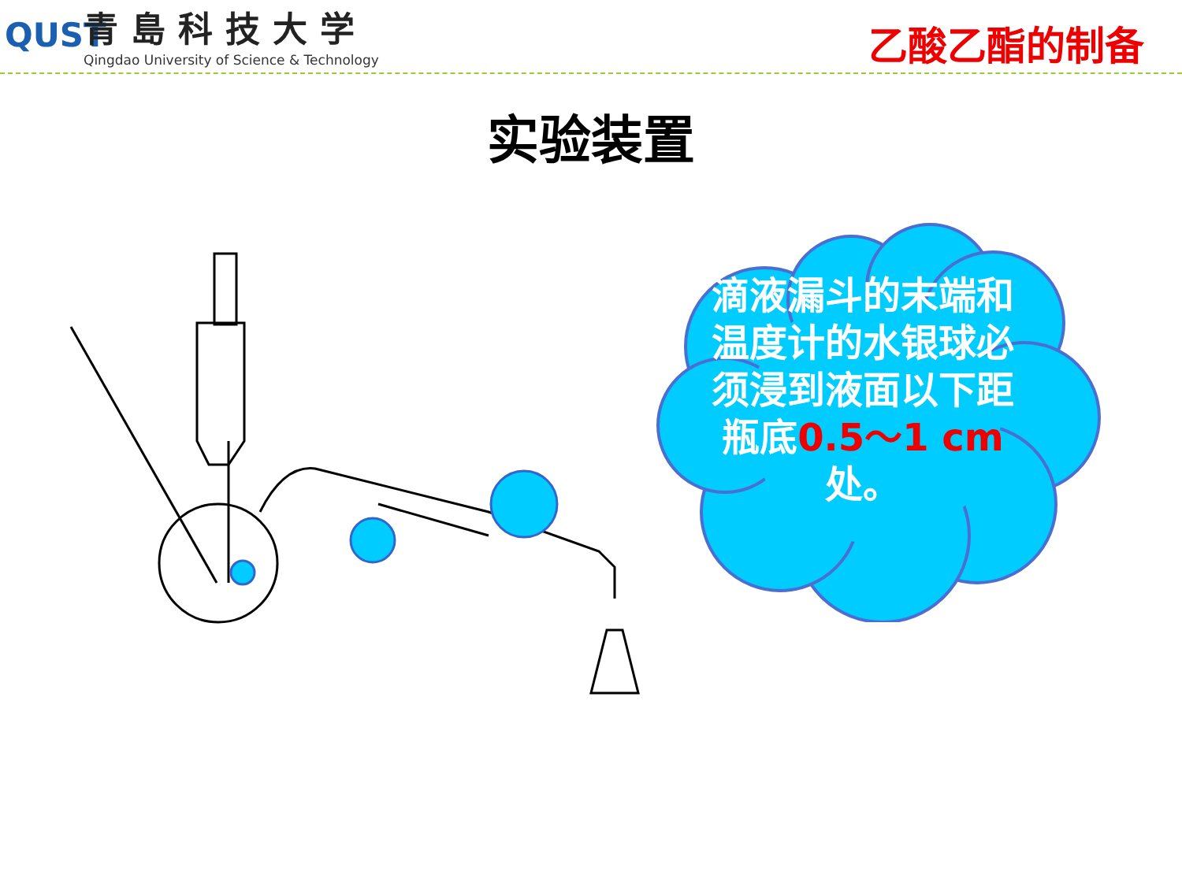QUST
青島科技大学
Qingdao University of Science & Technology
乙酸乙酯的制备
实验装置
滴液漏斗的末端和温度计的水银球必须浸到液面以下距瓶底0.5～1 cm处。